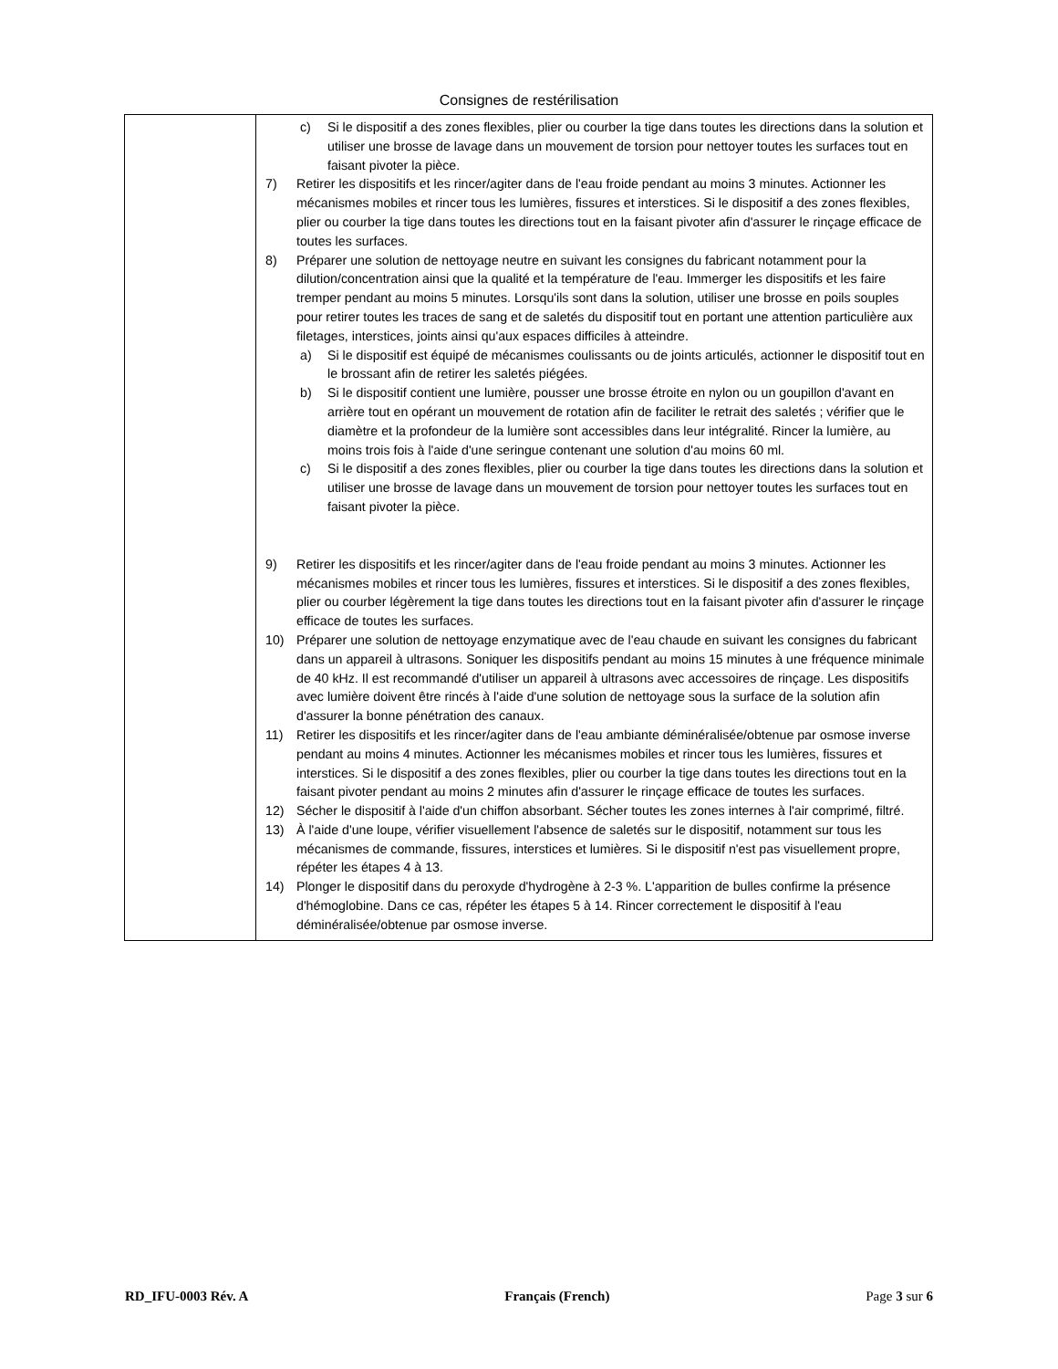Consignes de restérilisation
| | c) Si le dispositif a des zones flexibles, plier ou courber la tige dans toutes les directions dans la solution et utiliser une brosse de lavage dans un mouvement de torsion pour nettoyer toutes les surfaces tout en faisant pivoter la pièce. 7) Retirer les dispositifs et les rincer/agiter dans de l'eau froide pendant au moins 3 minutes. Actionner les mécanismes mobiles et rincer tous les lumières, fissures et interstices. Si le dispositif a des zones flexibles, plier ou courber la tige dans toutes les directions tout en la faisant pivoter afin d'assurer le rinçage efficace de toutes les surfaces. 8) Préparer une solution de nettoyage neutre en suivant les consignes du fabricant notamment pour la dilution/concentration ainsi que la qualité et la température de l'eau. Immerger les dispositifs et les faire tremper pendant au moins 5 minutes. Lorsqu'ils sont dans la solution, utiliser une brosse en poils souples pour retirer toutes les traces de sang et de saletés du dispositif tout en portant une attention particulière aux filetages, interstices, joints ainsi qu'aux espaces difficiles à atteindre. a) Si le dispositif est équipé de mécanismes coulissants ou de joints articulés, actionner le dispositif tout en le brossant afin de retirer les saletés piégées. b) Si le dispositif contient une lumière, pousser une brosse étroite en nylon ou un goupillon d'avant en arrière tout en opérant un mouvement de rotation afin de faciliter le retrait des saletés ; vérifier que le diamètre et la profondeur de la lumière sont accessibles dans leur intégralité. Rincer la lumière, au moins trois fois à l'aide d'une seringue contenant une solution d'au moins 60 ml. c) Si le dispositif a des zones flexibles, plier ou courber la tige dans toutes les directions dans la solution et utiliser une brosse de lavage dans un mouvement de torsion pour nettoyer toutes les surfaces tout en faisant pivoter la pièce. 9) Retirer les dispositifs et les rincer/agiter dans de l'eau froide pendant au moins 3 minutes. Actionner les mécanismes mobiles et rincer tous les lumières, fissures et interstices. Si le dispositif a des zones flexibles, plier ou courber légèrement la tige dans toutes les directions tout en la faisant pivoter afin d'assurer le rinçage efficace de toutes les surfaces. 10) Préparer une solution de nettoyage enzymatique avec de l'eau chaude en suivant les consignes du fabricant dans un appareil à ultrasons. Soniquer les dispositifs pendant au moins 15 minutes à une fréquence minimale de 40 kHz. Il est recommandé d'utiliser un appareil à ultrasons avec accessoires de rinçage. Les dispositifs avec lumière doivent être rincés à l'aide d'une solution de nettoyage sous la surface de la solution afin d'assurer la bonne pénétration des canaux. 11) Retirer les dispositifs et les rincer/agiter dans de l'eau ambiante déminéralisée/obtenue par osmose inverse pendant au moins 4 minutes. Actionner les mécanismes mobiles et rincer tous les lumières, fissures et interstices. Si le dispositif a des zones flexibles, plier ou courber la tige dans toutes les directions tout en la faisant pivoter pendant au moins 2 minutes afin d'assurer le rinçage efficace de toutes les surfaces. 12) Sécher le dispositif à l'aide d'un chiffon absorbant. Sécher toutes les zones internes à l'air comprimé, filtré. 13) À l'aide d'une loupe, vérifier visuellement l'absence de saletés sur le dispositif, notamment sur tous les mécanismes de commande, fissures, interstices et lumières. Si le dispositif n'est pas visuellement propre, répéter les étapes 4 à 13. 14) Plonger le dispositif dans du peroxyde d'hydrogène à 2-3 %. L'apparition de bulles confirme la présence d'hémoglobine. Dans ce cas, répéter les étapes 5 à 14. Rincer correctement le dispositif à l'eau déminéralisée/obtenue par osmose inverse. |
RD_IFU-0003 Rév. A Français (French) Page 3 sur 6